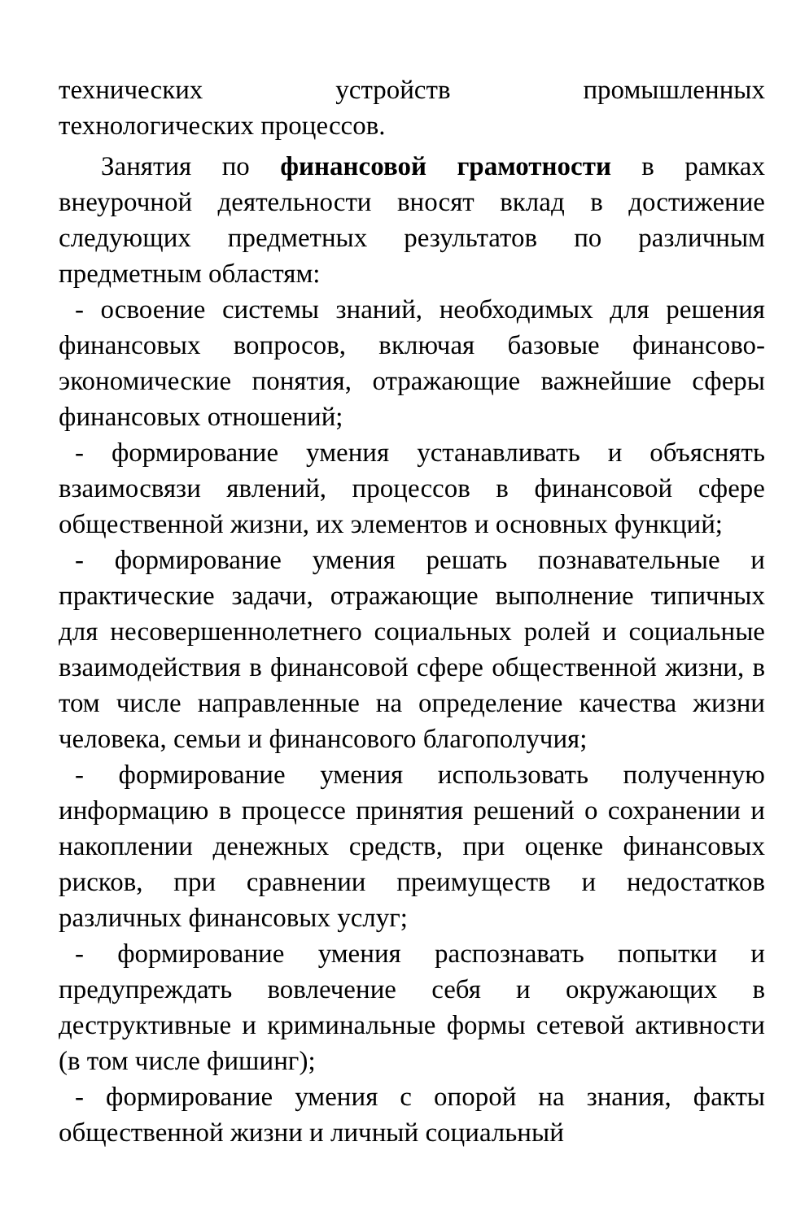технических устройств промышленных
технологических процессов.
Занятия по финансовой грамотности в рамках внеурочной деятельности вносят вклад в достижение следующих предметных результатов по различным предметным областям:
- освоение системы знаний, необходимых для решения финансовых вопросов, включая базовые финансово-экономические понятия, отражающие важнейшие сферы финансовых отношений;
- формирование умения устанавливать и объяснять взаимосвязи явлений, процессов в финансовой сфере общественной жизни, их элементов и основных функций;
- формирование умения решать познавательные и практические задачи, отражающие выполнение типичных для несовершеннолетнего социальных ролей и социальные взаимодействия в финансовой сфере общественной жизни, в том числе направленные на определение качества жизни человека, семьи и финансового благополучия;
- формирование умения использовать полученную информацию в процессе принятия решений о сохранении и накоплении денежных средств, при оценке финансовых рисков, при сравнении преимуществ и недостатков различных финансовых услуг;
- формирование умения распознавать попытки и предупреждать вовлечение себя и окружающих в деструктивные и криминальные формы сетевой активности (в том числе фишинг);
- формирование умения с опорой на знания, факты общественной жизни и личный социальный